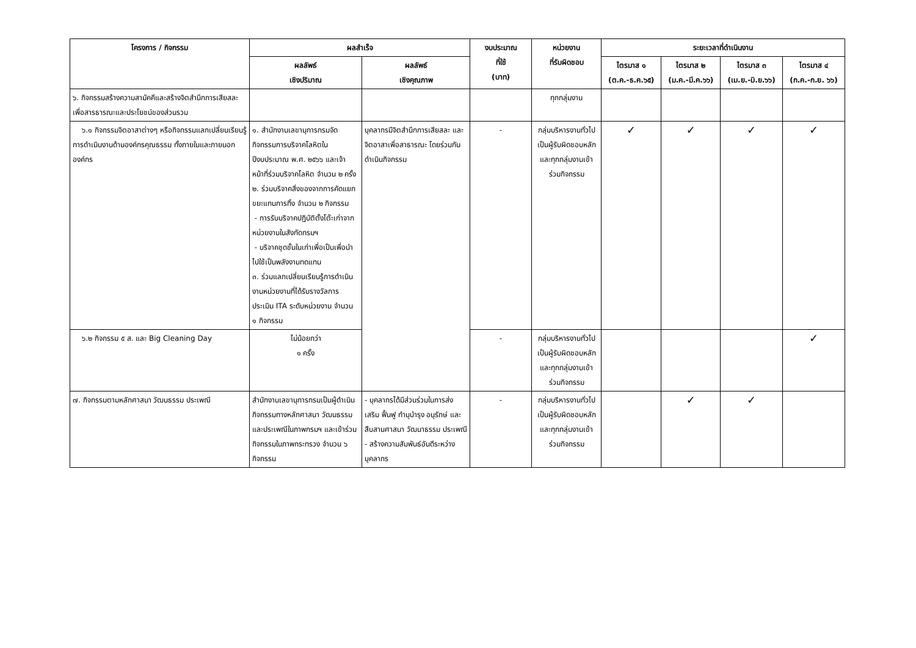| โครงการ / กิจกรรม | ผลสำเร็จ | | งบประมาณ ที่ใช้ (บาท) | หน่วยงาน ที่รับผิดชอบ | ระยะเวลาที่ดำเนินงาน | | | |
| --- | --- | --- | --- | --- | --- | --- | --- | --- |
| | ผลลัพธ์ เชิงปริมาณ | ผลลัพธ์ เชิงคุณภาพ | | | ไตรมาส ๑ (ต.ค.-ธ.ค.๖๕) | ไตรมาส ๒ (ม.ค.-มี.ค.๖๖) | ไตรมาส ๓ (เม.ย.-มิ.ย.๖๖) | ไตรมาส ๔ (ก.ค.-ก.ย. ๖๖) |
| ๖. กิจกรรมสร้างความสามัคคีและสร้างจิตสำนึกการเสียสละเพื่อสารธารณะและประโยชน์ของส่วนรวม | | | | ทุกกลุ่มงาน | | | | |
| ๖.๑ กิจกรรมจิตอาสาต่างๆ หรือกิจกรรมแลกเปลี่ยนเรียนรู้การดำเนินงานด้านองค์กรคุณธรรม ทั้งภายในและภายนอกองค์กร | ๑. สำนักงานเลขานุการกรมจัดกิจกรรมการบริจาคโลหิตในปีงบประมาณ พ.ศ. ๒๕๖๖ และเจ้าหน้าที่ร่วมบริจาคโลหิต จำนวน ๒ ครั้ง ๒. ร่วมบริจาคสิ่งของจากการคัดแยกขยะแทนการทิ้ง จำนวน ๒ กิจกรรม - การรับบริจาคปฏิบัติตั้งโต๊ะเก่าจากหน่วยงานในสังกัดกรมฯ - บริจาคชุดชั้นในเก่าเพื่อเป็นเพื่อนำไปใช้เป็นพลังงานทดแทน ๓. ร่วมแลกเปลี่ยนเรียนรู้การดำเนินงานหน่วยงานที่ได้รับรางวัลการประเมิน ITA ระดับหน่วยงาน จำนวน ๑ กิจกรรม | บุคลากรมีจิตสำนึกการเสียสละ และจิตอาสาเพื่อสาธารณะ โดยร่วมกันดำเนินกิจกรรม | - | กลุ่มบริหารงานทั่วไปเป็นผู้รับผิดชอบหลักและทุกกลุ่มงานเข้าร่วมกิจกรรม | ✓ | ✓ | ✓ | ✓ |
| ๖.๒ กิจกรรม ๕ ส. และ Big Cleaning Day | ไม่น้อยกว่า ๑ ครั้ง | | - | กลุ่มบริหารงานทั่วไปเป็นผู้รับผิดชอบหลักและทุกกลุ่มงานเข้าร่วมกิจกรรม | | | | ✓ |
| ๗. กิจกรรมตามหลักศาสนา วัฒนธรรม ประเพณี | สำนักงานเลขานุการกรมเป็นผู้ดำเนินกิจกรรมทางหลักศาสนา วัฒนธรรม และประเพณีในภาพกรมฯ และเข้าร่วมกิจกรรมในภาพกระทรวง จำนวน ๖ กิจกรรม | - บุคลากรได้มีส่วนร่วมในการส่งเสริม ฟื้นฟู ทำนุบำรุง อนุรักษ์ และสืบสานศาสนา วัฒนาธรรม ประเพณี - สร้างความสัมพันธ์อันดีระหว่างบุคลากร | - | กลุ่มบริหารงานทั่วไปเป็นผู้รับผิดชอบหลักและทุกกลุ่มงานเข้าร่วมกิจกรรม | | ✓ | ✓ | |